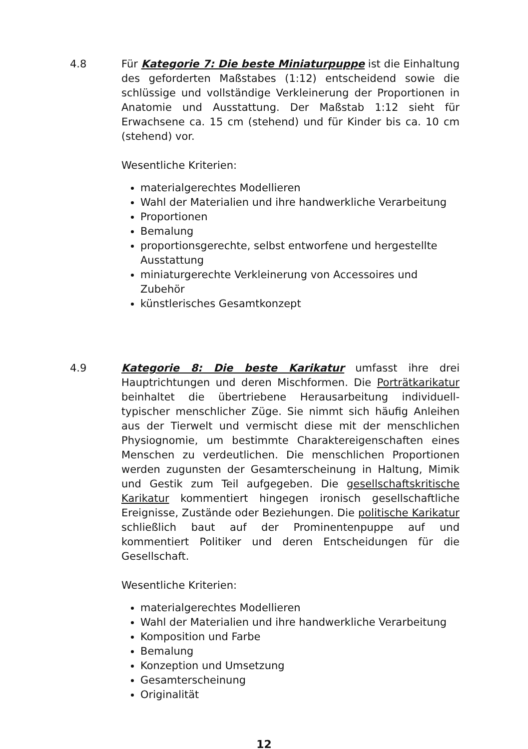4.8 Für Kategorie 7: Die beste Miniaturpuppe ist die Einhaltung des geforderten Maßstabes (1:12) entscheidend sowie die schlüssige und vollständige Verkleinerung der Proportionen in Anatomie und Ausstattung. Der Maßstab 1:12 sieht für Erwachsene ca. 15 cm (stehend) und für Kinder bis ca. 10 cm (stehend) vor.
Wesentliche Kriterien:
materialgerechtes Modellieren
Wahl der Materialien und ihre handwerkliche Verarbeitung
Proportionen
Bemalung
proportionsgerechte, selbst entworfene und hergestellte Ausstattung
miniaturgerechte Verkleinerung von Accessoires und Zubehör
künstlerisches Gesamtkonzept
4.9 Kategorie 8: Die beste Karikatur umfasst ihre drei Hauptrichtungen und deren Mischformen. Die Porträtkarikatur beinhaltet die übertriebene Herausarbeitung individuell-typischer menschlicher Züge. Sie nimmt sich häufig Anleihen aus der Tierwelt und vermischt diese mit der menschlichen Physiognomie, um bestimmte Charaktereigenschaften eines Menschen zu verdeutlichen. Die menschlichen Proportionen werden zugunsten der Gesamterscheinung in Haltung, Mimik und Gestik zum Teil aufgegeben. Die gesellschaftskritische Karikatur kommentiert hingegen ironisch gesellschaftliche Ereignisse, Zustände oder Beziehungen. Die politische Karikatur schließlich baut auf der Prominentenpuppe auf und kommentiert Politiker und deren Entscheidungen für die Gesellschaft.
Wesentliche Kriterien:
materialgerechtes Modellieren
Wahl der Materialien und ihre handwerkliche Verarbeitung
Komposition und Farbe
Bemalung
Konzeption und Umsetzung
Gesamterscheinung
Originalität
12